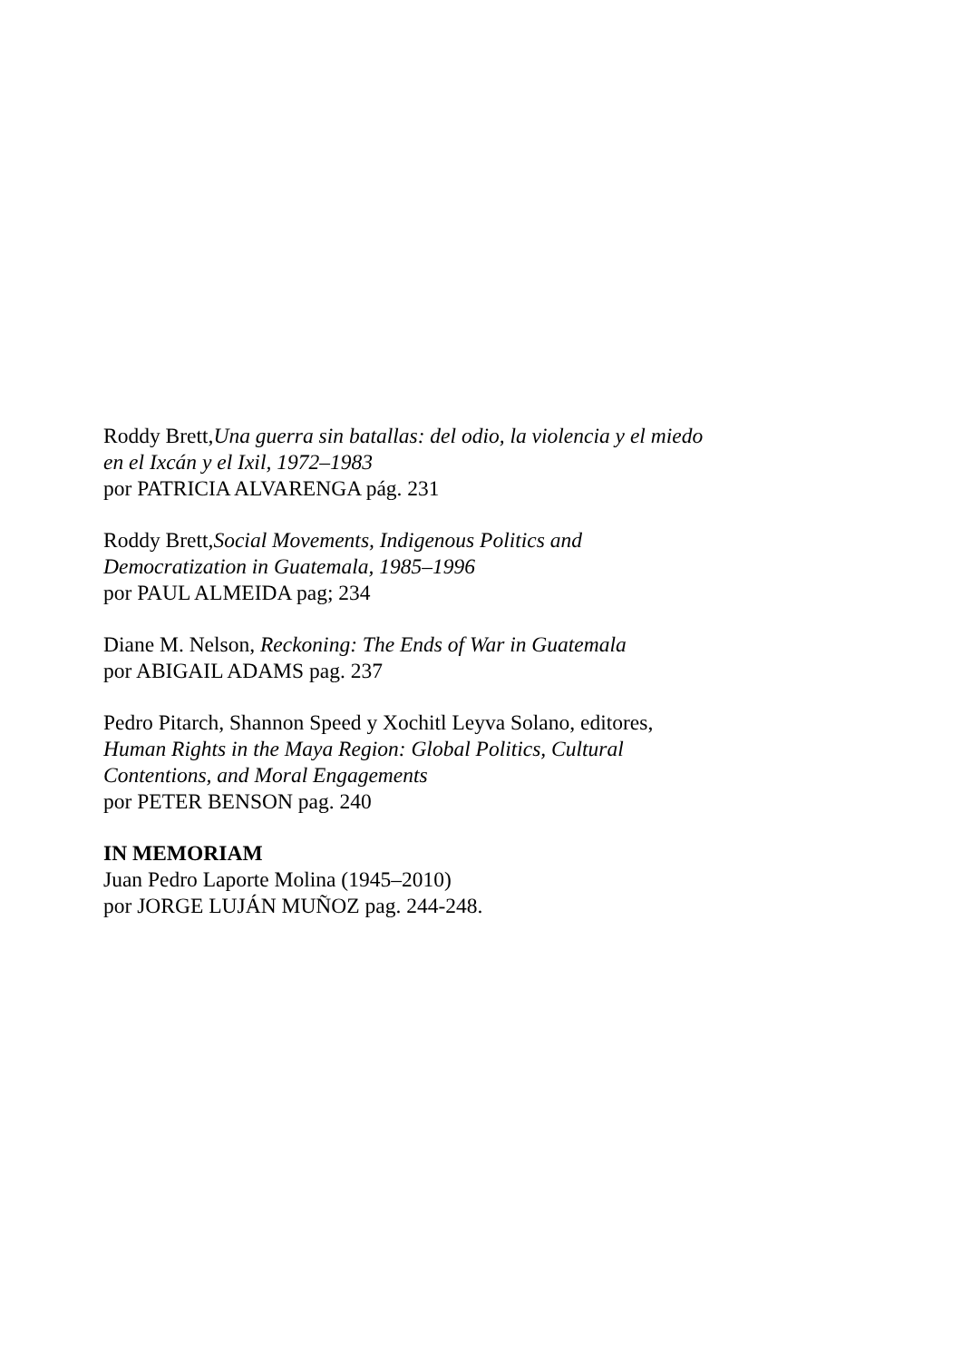Roddy Brett,Una guerra sin batallas: del odio, la violencia y el miedo
en el Ixcán y el Ixil, 1972–1983
por PATRICIA ALVARENGA pág. 231
Roddy Brett,Social Movements, Indigenous Politics and
Democratization in Guatemala, 1985–1996
por PAUL ALMEIDA pag; 234
Diane M. Nelson, Reckoning: The Ends of War in Guatemala
por ABIGAIL ADAMS pag. 237
Pedro Pitarch, Shannon Speed y Xochitl Leyva Solano, editores,
Human Rights in the Maya Region: Global Politics, Cultural
Contentions, and Moral Engagements
por PETER BENSON pag. 240
IN MEMORIAM
Juan Pedro Laporte Molina (1945–2010)
por JORGE LUJÁN MUÑOZ pag. 244-248.